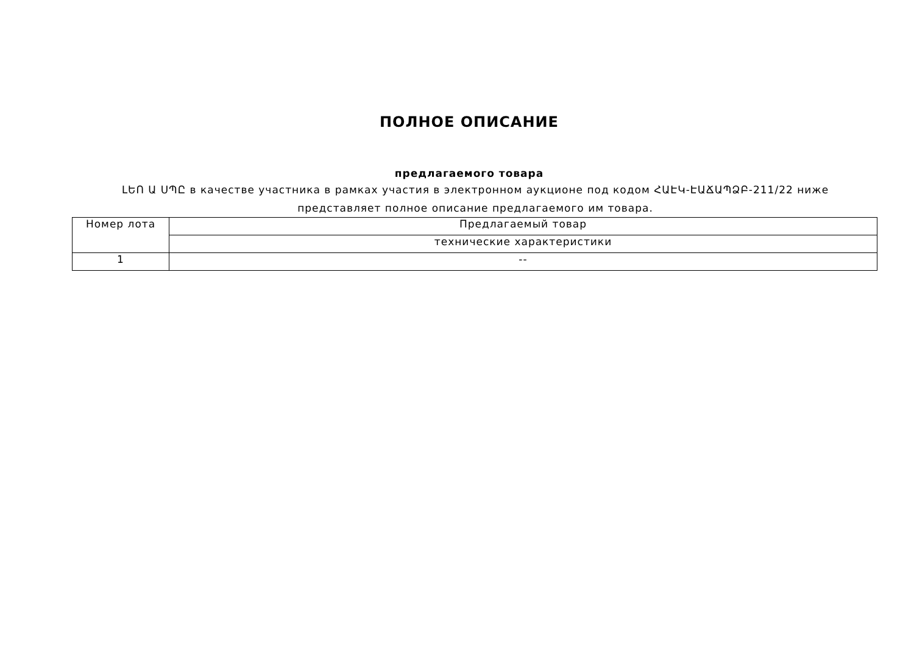ПОЛНОЕ ОПИСАНИЕ
предлагаемого товара
ԼԵՈ Ա ՍՊԸ в качестве участника в рамках участия в электронном аукционе под кодом ՀԱԷԿ-ԷԱՃԱՊՁԲ-211/22 ниже представляет полное описание предлагаемого им товара.
| Номер лота | Предлагаемый товар |
| | технические характеристики |
| 1 | -- |